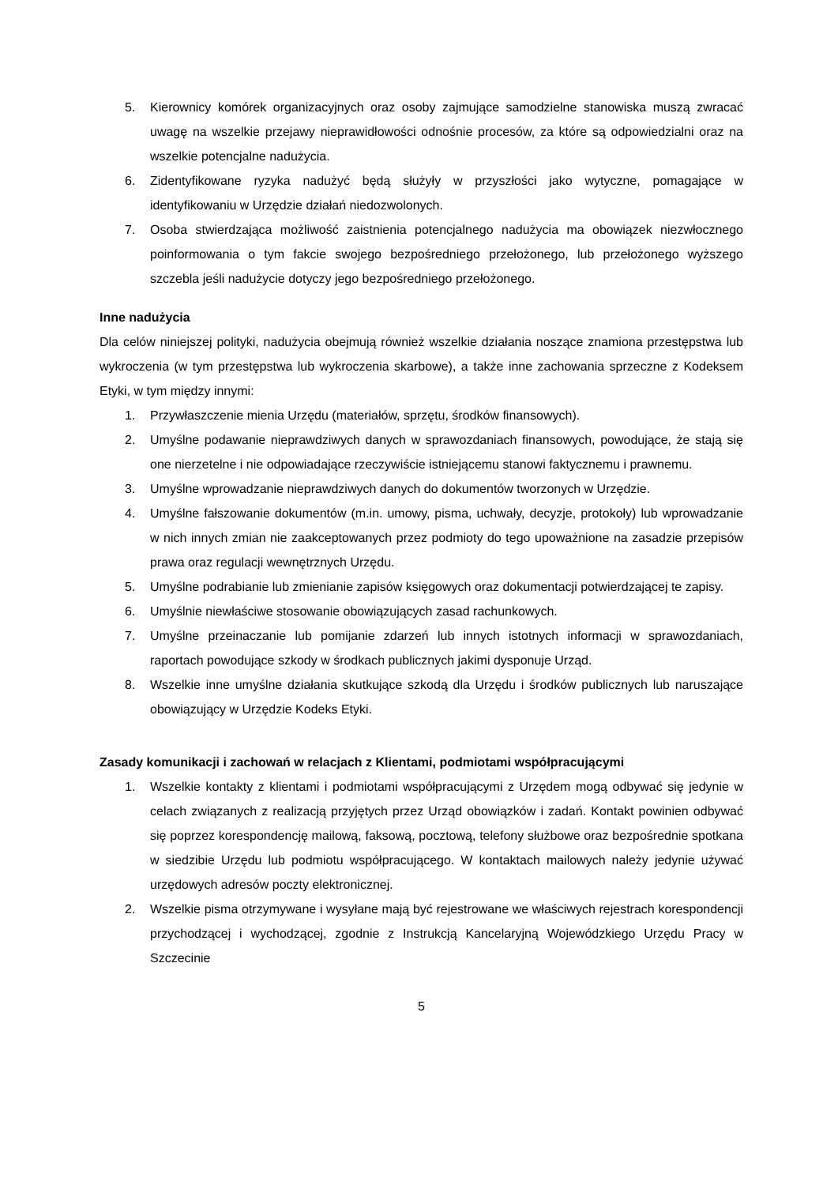5. Kierownicy komórek organizacyjnych oraz osoby zajmujące samodzielne stanowiska muszą zwracać uwagę na wszelkie przejawy nieprawidłowości odnośnie procesów, za które są odpowiedzialni oraz na wszelkie potencjalne nadużycia.
6. Zidentyfikowane ryzyka nadużyć będą służyły w przyszłości jako wytyczne, pomagające w identyfikowaniu w Urzędzie działań niedozwolonych.
7. Osoba stwierdzająca możliwość zaistnienia potencjalnego nadużycia ma obowiązek niezwłocznego poinformowania o tym fakcie swojego bezpośredniego przełożonego, lub przełożonego wyższego szczebla jeśli nadużycie dotyczy jego bezpośredniego przełożonego.
Inne nadużycia
Dla celów niniejszej polityki, nadużycia obejmują również wszelkie działania noszące znamiona przestępstwa lub wykroczenia (w tym przestępstwa lub wykroczenia skarbowe), a także inne zachowania sprzeczne z Kodeksem Etyki, w tym między innymi:
1. Przywłaszczenie mienia Urzędu (materiałów, sprzętu, środków finansowych).
2. Umyślne podawanie nieprawdziwych danych w sprawozdaniach finansowych, powodujące, że stają się one nierzetelne i nie odpowiadające rzeczywiście istniejącemu stanowi faktycznemu i prawnemu.
3. Umyślne wprowadzanie nieprawdziwych danych do dokumentów tworzonych w Urzędzie.
4. Umyślne fałszowanie dokumentów (m.in. umowy, pisma, uchwały, decyzje, protokoły) lub wprowadzanie w nich innych zmian nie zaakceptowanych przez podmioty do tego upoważnione na zasadzie przepisów prawa oraz regulacji wewnętrznych Urzędu.
5. Umyślne podrabianie lub zmienianie zapisów księgowych oraz dokumentacji potwierdzającej te zapisy.
6. Umyślnie niewłaściwe stosowanie obowiązujących zasad rachunkowych.
7. Umyślne przeinaczanie lub pomijanie zdarzeń lub innych istotnych informacji w sprawozdaniach, raportach powodujące szkody w środkach publicznych jakimi dysponuje Urząd.
8. Wszelkie inne umyślne działania skutkujące szkodą dla Urzędu i środków publicznych lub naruszające obowiązujący w Urzędzie Kodeks Etyki.
Zasady komunikacji i zachowań w relacjach z Klientami, podmiotami współpracującymi
1. Wszelkie kontakty z klientami i podmiotami współpracującymi z Urzędem mogą odbywać się jedynie w celach związanych z realizacją przyjętych przez Urząd obowiązków i zadań. Kontakt powinien odbywać się poprzez korespondencję mailową, faksową, pocztową, telefony służbowe oraz bezpośrednie spotkana w siedzibie Urzędu lub podmiotu współpracującego. W kontaktach mailowych należy jedynie używać urzędowych adresów poczty elektronicznej.
2. Wszelkie pisma otrzymywane i wysyłane mają być rejestrowane we właściwych rejestrach korespondencji przychodzącej i wychodzącej, zgodnie z Instrukcją Kancelaryjną Wojewódzkiego Urzędu Pracy w Szczecinie
5